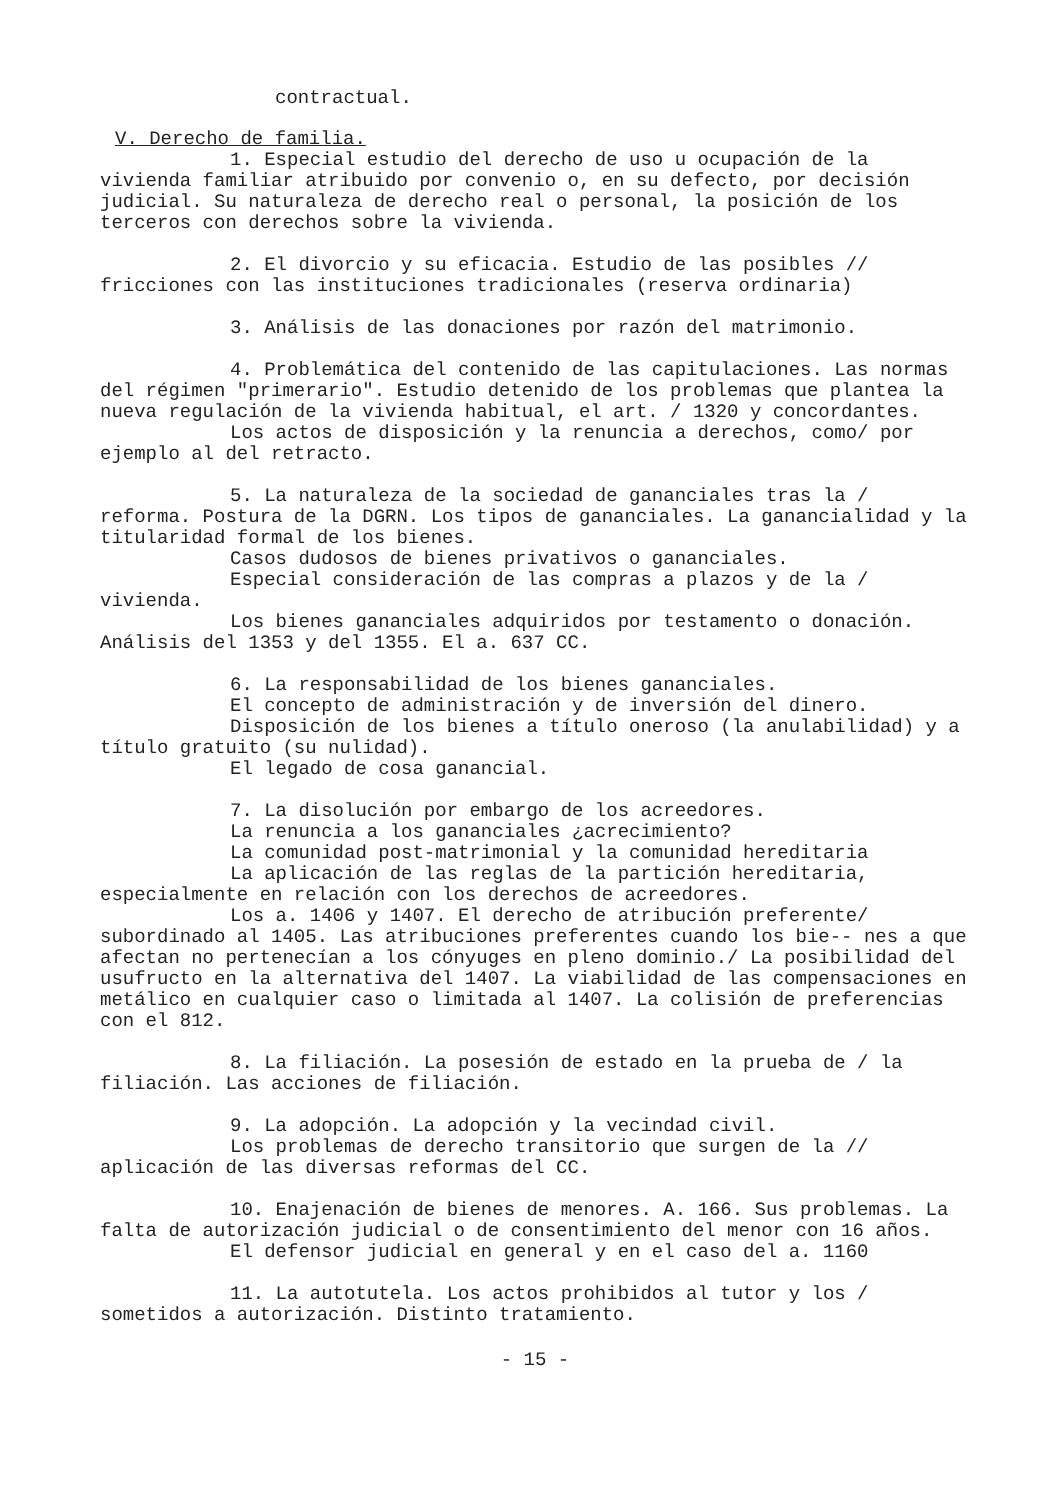contractual.
V. Derecho de familia.
1. Especial estudio del derecho de uso u ocupación de la vivienda familiar atribuido por convenio o, en su defecto, por decisión judicial. Su naturaleza de derecho real o personal, la posición de los terceros con derechos sobre la vivienda.
2. El divorcio y su eficacia. Estudio de las posibles // fricciones con las instituciones tradicionales (reserva ordinaria)
3. Análisis de las donaciones por razón del matrimonio.
4. Problemática del contenido de las capitulaciones. Las normas del régimen "primerario". Estudio detenido de los problemas que plantea la nueva regulación de la vivienda habitual, el art. / 1320 y concordantes.
Los actos de disposición y la renuncia a derechos, como/ por ejemplo al del retracto.
5. La naturaleza de la sociedad de gananciales tras la / reforma. Postura de la DGRN. Los tipos de gananciales. La ganancialidad y la titularidad formal de los bienes.
Casos dudosos de bienes privativos o gananciales.
Especial consideración de las compras a plazos y de la / vivienda.
Los bienes gananciales adquiridos por testamento o donación. Análisis del 1353 y del 1355. El a. 637 CC.
6. La responsabilidad de los bienes gananciales.
El concepto de administración y de inversión del dinero.
Disposición de los bienes a título oneroso (la anulabilidad) y a título gratuito (su nulidad).
El legado de cosa ganancial.
7. La disolución por embargo de los acreedores.
La renuncia a los gananciales ¿acrecimiento?
La comunidad post-matrimonial y la comunidad hereditaria
La aplicación de las reglas de la partición hereditaria, especialmente en relación con los derechos de acreedores.
Los a. 1406 y 1407. El derecho de atribución preferente/ subordinado al 1405. Las atribuciones preferentes cuando los bie-- nes a que afectan no pertenecían a los cónyuges en pleno dominio./ La posibilidad del usufructo en la alternativa del 1407. La viabilidad de las compensaciones en metálico en cualquier caso o limitada al 1407. La colisión de preferencias con el 812.
8. La filiación. La posesión de estado en la prueba de / la filiación. Las acciones de filiación.
9. La adopción. La adopción y la vecindad civil.
Los problemas de derecho transitorio que surgen de la // aplicación de las diversas reformas del CC.
10. Enajenación de bienes de menores. A. 166. Sus problemas. La falta de autorización judicial o de consentimiento del menor con 16 años.
El defensor judicial en general y en el caso del a. 1160
11. La autotutela. Los actos prohibidos al tutor y los / sometidos a autorización. Distinto tratamiento.
- 15 -